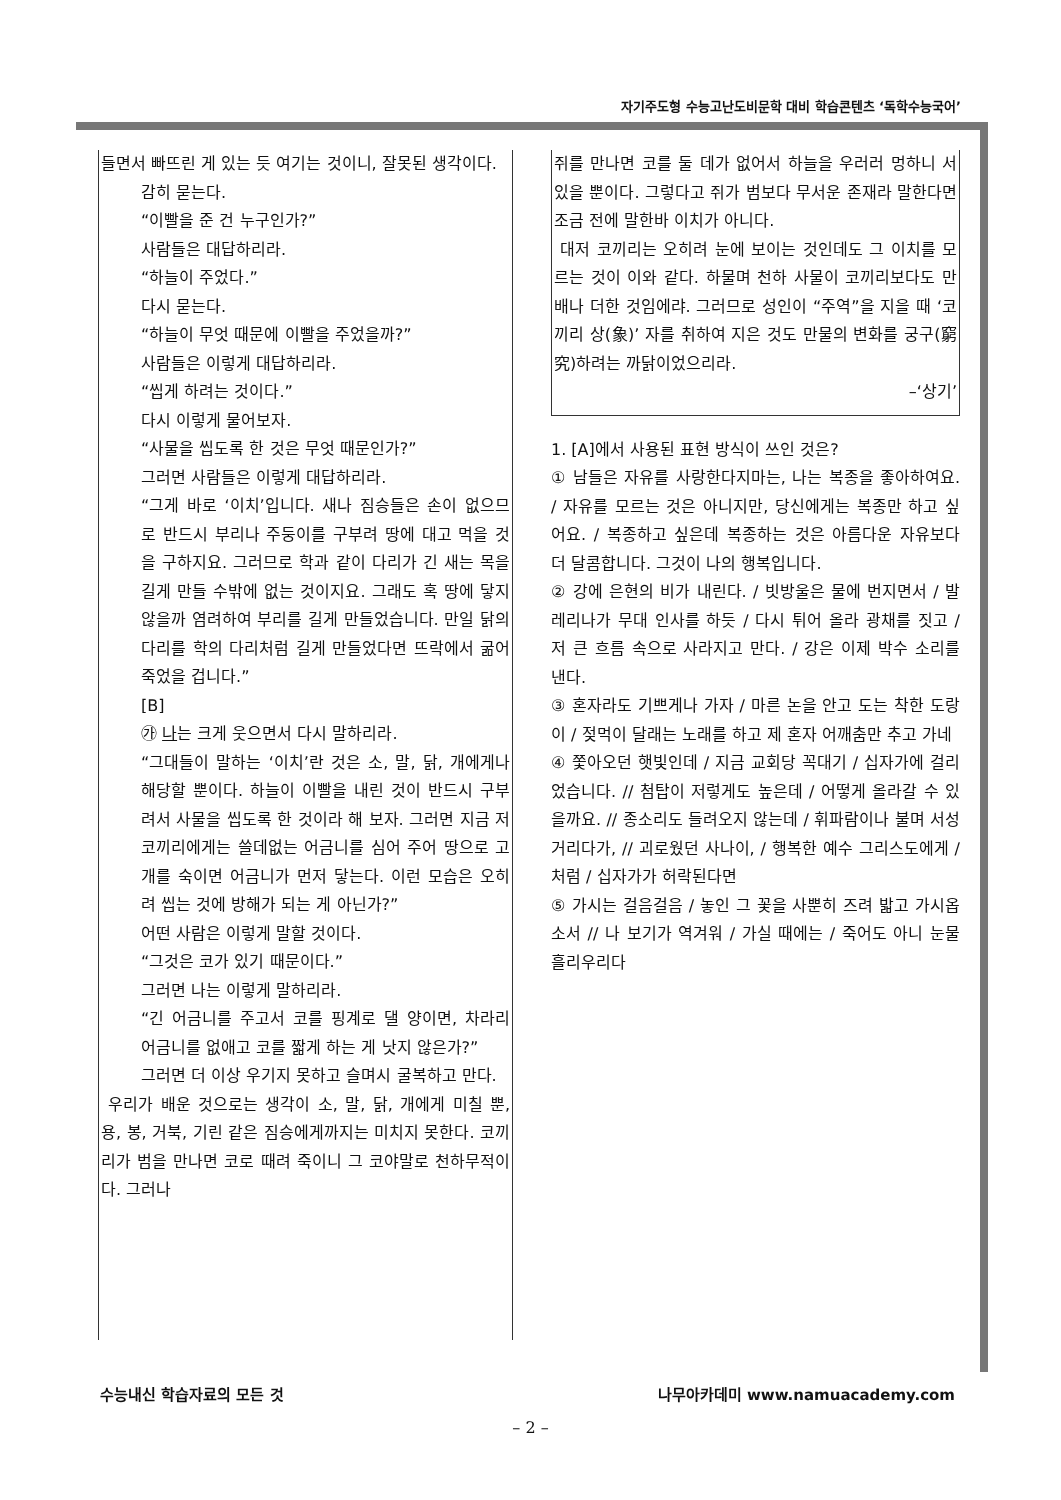자기주도형 수능고난도비문학 대비 학습콘텐츠 ‘독학수능국어’
들면서 빠뜨린 게 있는 듯 여기는 것이니, 잘못된 생각이다.
감히 묻는다.
“이빨을 준 건 누구인가?”
사람들은 대답하리라.
“하늘이 주었다.”
다시 묻는다.
“하늘이 무엇 때문에 이빨을 주었을까?”
사람들은 이렇게 대답하리라.
“씹게 하려는 것이다.”
다시 이렇게 물어보자.
“사물을 씹도록 한 것은 무엇 때문인가?”
그러면 사람들은 이렇게 대답하리라.
“그게 바로 ‘이치’입니다. 새나 짐승들은 손이 없으므로 반드시 부리나 주둥이를 구부려 땅에 대고 먹을 것을 구하지요. 그러므로 학과 같이 다리가 긴 새는 목을 길게 만들 수밖에 없는 것이지요. 그래도 혹 땅에 닿지 않을까 염려하여 부리를 길게 만들었습니다. 만일 닭의 다리를 학의 다리처럼 길게 만들었다면 뜨락에서 굶어 죽었을 겁니다.”
[B]
㉮ 나는 크게 웃으면서 다시 말하리라.
“그대들이 말하는 ‘이치’란 것은 소, 말, 닭, 개에게나 해당할 뿐이다. 하늘이 이빨을 내린 것이 반드시 구부려서 사물을 씹도록 한 것이라 해 보자. 그러면 지금 저 코끼리에게는 쓸데없는 어금니를 심어 주어 땅으로 고개를 숙이면 어금니가 먼저 닿는다. 이런 모습은 오히려 씹는 것에 방해가 되는 게 아닌가?”
어떤 사람은 이렇게 말할 것이다.
“그것은 코가 있기 때문이다.”
그러면 나는 이렇게 말하리라.
“긴 어금니를 주고서 코를 핑계로 댈 양이면, 차라리 어금니를 없애고 코를 짧게 하는 게 낫지 않은가?”
그러면 더 이상 우기지 못하고 슬며시 굴복하고 만다.
우리가 배운 것으로는 생각이 소, 말, 닭, 개에게 미칠 뿐, 용, 봉, 거북, 기린 같은 짐승에게까지는 미치지 못한다. 코끼리가 범을 만나면 코로 때려 죽이니 그 코야말로 천하무적이다. 그러나
쥐를 만나면 코를 둘 데가 없어서 하늘을 우러러 멍하니 서 있을 뿐이다. 그렇다고 쥐가 범보다 무서운 존재라 말한다면 조금 전에 말한바 이치가 아니다.
대저 코끼리는 오히려 눈에 보이는 것인데도 그 이치를 모르는 것이 이와 같다. 하물며 천하 사물이 코끼리보다도 만 배나 더한 것임에랴. 그러므로 성인이 “주역”을 지을 때 ‘코끼리 상(象)’ 자를 취하여 지은 것도 만물의 변화를 궁구(窮究)하려는 까닭이었으리라.
–‘상기’
1. [A]에서 사용된 표현 방식이 쓰인 것은?
① 남들은 자유를 사랑한다지마는, 나는 복종을 좋아하여요. / 자유를 모르는 것은 아니지만, 당신에게는 복종만 하고 싶어요. / 복종하고 싶은데 복종하는 것은 아름다운 자유보다 더 달콤합니다. 그것이 나의 행복입니다.
② 강에 은현의 비가 내린다. / 빗방울은 물에 번지면서 / 발레리나가 무대 인사를 하듯 / 다시 튀어 올라 광채를 짓고 / 저 큰 흐름 속으로 사라지고 만다. / 강은 이제 박수 소리를 낸다.
③ 혼자라도 기쁘게나 가자 / 마른 논을 안고 도는 착한 도랑이 / 젖먹이 달래는 노래를 하고 제 혼자 어깨춤만 추고 가네
④ 쫓아오던 햇빛인데 / 지금 교회당 꼭대기 / 십자가에 걸리었습니다. // 첨탑이 저렇게도 높은데 / 어떻게 올라갈 수 있을까요. // 종소리도 들려오지 않는데 / 휘파람이나 불며 서성거리다가, // 괴로웠던 사나이, / 행복한 예수 그리스도에게 / 처럼 / 십자가가 허락된다면
⑤ 가시는 걸음걸음 / 놓인 그 꽃을 사뿐히 즈려 밟고 가시옵소서 // 나 보기가 역겨워 / 가실 때에는 / 죽어도 아니 눈물 흘리우리다
수능내신 학습자료의 모든 것 나무아카데미 www.namuacademy.com
– 2 –